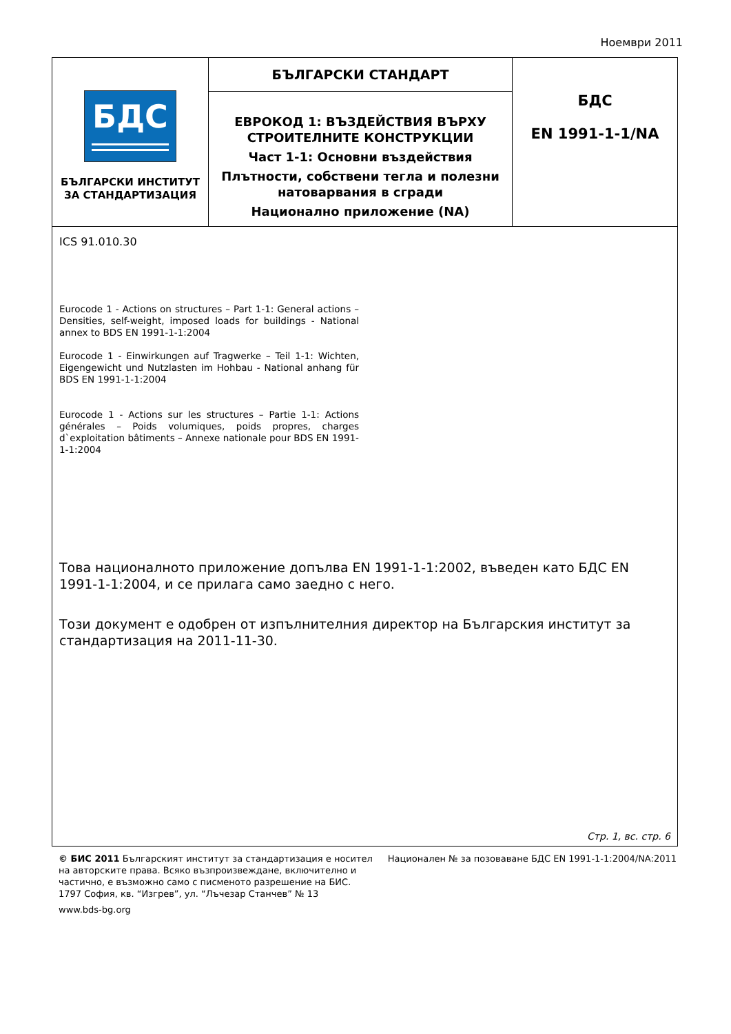Ноември 2011
БДС
БЪЛГАРСКИ ИНСТИТУТ
ЗА СТАНДАРТИЗАЦИЯ
БЪЛГАРСКИ СТАНДАРТ
ЕВРОКОД 1: ВЪЗДЕЙСТВИЯ ВЪРХУ
СТРОИТЕЛНИТЕ КОНСТРУКЦИИ
Част 1-1: Основни въздействия
Плътности, собствени тегла и полезни натоварвания в сгради
Национално приложение (NA)
БДС
EN 1991-1-1/NA
ICS 91.010.30
Eurocode 1 - Actions on structures – Part 1-1: General actions – Densities, self-weight, imposed loads for buildings - National annex to BDS EN 1991-1-1:2004
Eurocode 1 - Einwirkungen auf Tragwerke – Teil 1-1: Wichten, Eigengewicht und Nutzlasten im Hohbau - National anhang für BDS EN 1991-1-1:2004
Eurocode 1 - Actions sur les structures – Partie 1-1: Actions générales – Poids volumiques, poids propres, charges d`exploitation bâtiments – Annexe nationale pour BDS EN 1991-1-1:2004
Това националното приложение допълва EN 1991-1-1:2002, въведен като БДС EN 1991-1-1:2004, и се прилага само заедно с него.
Този документ е одобрен от изпълнителния директор на Българския институт за стандартизация на 2011-11-30.
Стр. 1, вс. стр. 6
© БИС 2011 Българският институт за стандартизация е носител на авторските права. Всяко възпроизвеждане, включително и частично, е възможно само с писменото разрешение на БИС.
1797 София, кв. “Изгрев”, ул. “Лъчезар Станчев” № 13
www.bds-bg.org
Национален № за позоваване БДС EN 1991-1-1:2004/NA:2011